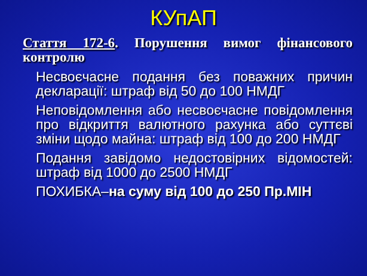КУпАП
Стаття 172-6. Порушення вимог фінансового контролю
Несвоєчасне подання без поважних причин декларації: штраф від 50 до 100 НМДГ
Неповідомлення або несвоєчасне повідомлення про відкриття валютного рахунка або суттєві зміни щодо майна: штраф від 100 до 200 НМДГ
Подання завідомо недостовірних відомостей: штраф від 1000 до 2500 НМДГ
ПОХИБКА–на суму від 100 до 250 Пр.МІН